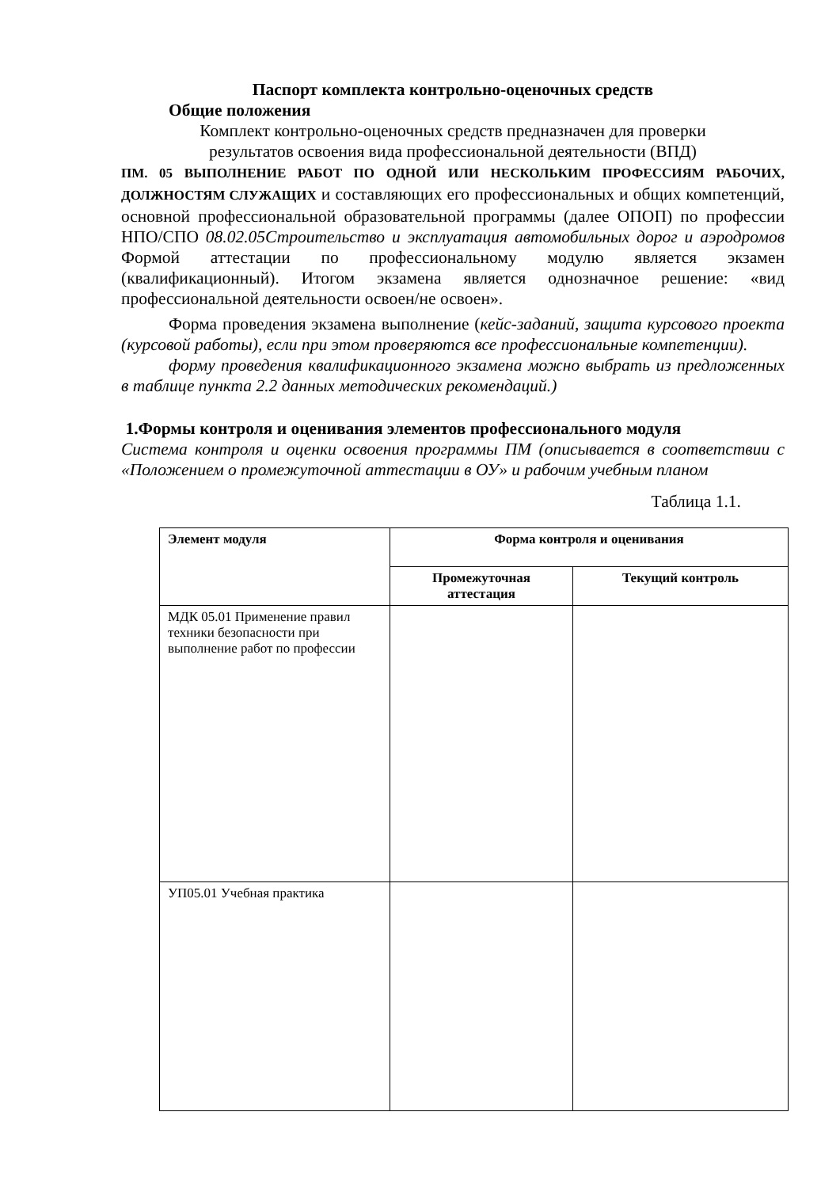Паспорт комплекта контрольно-оценочных средств
Общие положения
Комплект контрольно-оценочных средств предназначен для проверки
результатов освоения вида профессиональной деятельности (ВПД)
ПМ. 05 ВЫПОЛНЕНИЕ РАБОТ ПО ОДНОЙ ИЛИ НЕСКОЛЬКИМ ПРОФЕССИЯМ РАБОЧИХ, ДОЛЖНОСТЯМ СЛУЖАЩИХ и составляющих его профессиональных и общих компетенций, основной профессиональной образовательной программы (далее ОПОП) по профессии НПО/СПО 08.02.05Строительство и эксплуатация автомобильных дорог и аэродромов Формой аттестации по профессиональному модулю является экзамен (квалификационный). Итогом экзамена является однозначное решение: «вид профессиональной деятельности освоен/не освоен».
Форма проведения экзамена выполнение (кейс-заданий, защита курсового проекта (курсовой работы), если при этом проверяются все профессиональные компетенции).
форму проведения квалификационного экзамена можно выбрать из предложенных в таблице пункта 2.2 данных методических рекомендаций.)
1.Формы контроля и оценивания элементов профессионального модуля
Система контроля и оценки освоения программы ПМ (описывается в соответствии с «Положением о промежуточной аттестации в ОУ» и рабочим учебным планом
Таблица 1.1.
| Элемент модуля | Форма контроля и оценивания | |
| --- | --- | --- |
| | Промежуточная аттестация | Текущий контроль |
| МДК 05.01 Применение правил техники безопасности при выполнение работ по профессии | | |
| УП05.01 Учебная практика | | |